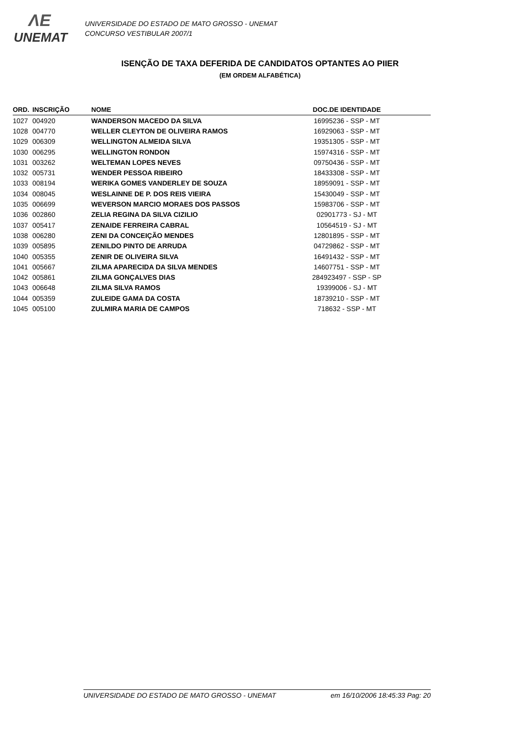ΛE
UNEMAT
UNIVERSIDADE DO ESTADO DE MATO GROSSO - UNEMAT
CONCURSO VESTIBULAR 2007/1
ISENÇÃO DE TAXA DEFERIDA DE CANDIDATOS OPTANTES AO PIIER
(EM ORDEM ALFABÉTICA)
| ORD. | INSCRIÇÃO | NOME | DOC.DE IDENTIDADE |
| --- | --- | --- | --- |
| 1027 | 004920 | WANDERSON MACEDO DA SILVA | 16995236 - SSP - MT |
| 1028 | 004770 | WELLER CLEYTON DE OLIVEIRA RAMOS | 16929063 - SSP - MT |
| 1029 | 006309 | WELLINGTON ALMEIDA SILVA | 19351305 - SSP - MT |
| 1030 | 006295 | WELLINGTON RONDON | 15974316 - SSP - MT |
| 1031 | 003262 | WELTEMAN LOPES NEVES | 09750436 - SSP - MT |
| 1032 | 005731 | WENDER PESSOA RIBEIRO | 18433308 - SSP - MT |
| 1033 | 008194 | WERIKA GOMES VANDERLEY DE SOUZA | 18959091 - SSP - MT |
| 1034 | 008045 | WESLAINNE DE P. DOS REIS VIEIRA | 15430049 - SSP - MT |
| 1035 | 006699 | WEVERSON MARCIO MORAES DOS PASSOS | 15983706 - SSP - MT |
| 1036 | 002860 | ZELIA REGINA DA SILVA CIZILIO | 02901773 - SJ - MT |
| 1037 | 005417 | ZENAIDE FERREIRA CABRAL | 10564519 - SJ - MT |
| 1038 | 006280 | ZENI DA CONCEIÇÃO MENDES | 12801895 - SSP - MT |
| 1039 | 005895 | ZENILDO PINTO DE ARRUDA | 04729862 - SSP - MT |
| 1040 | 005355 | ZENIR DE OLIVEIRA SILVA | 16491432 - SSP - MT |
| 1041 | 005667 | ZILMA APARECIDA DA SILVA MENDES | 14607751 - SSP - MT |
| 1042 | 005861 | ZILMA GONÇALVES DIAS | 284923497 - SSP - SP |
| 1043 | 006648 | ZILMA SILVA RAMOS | 19399006 - SJ - MT |
| 1044 | 005359 | ZULEIDE GAMA DA COSTA | 18739210 - SSP - MT |
| 1045 | 005100 | ZULMIRA MARIA DE CAMPOS | 718632 - SSP - MT |
UNIVERSIDADE DO ESTADO DE MATO GROSSO - UNEMAT em 16/10/2006 18:45:33 Pag: 20